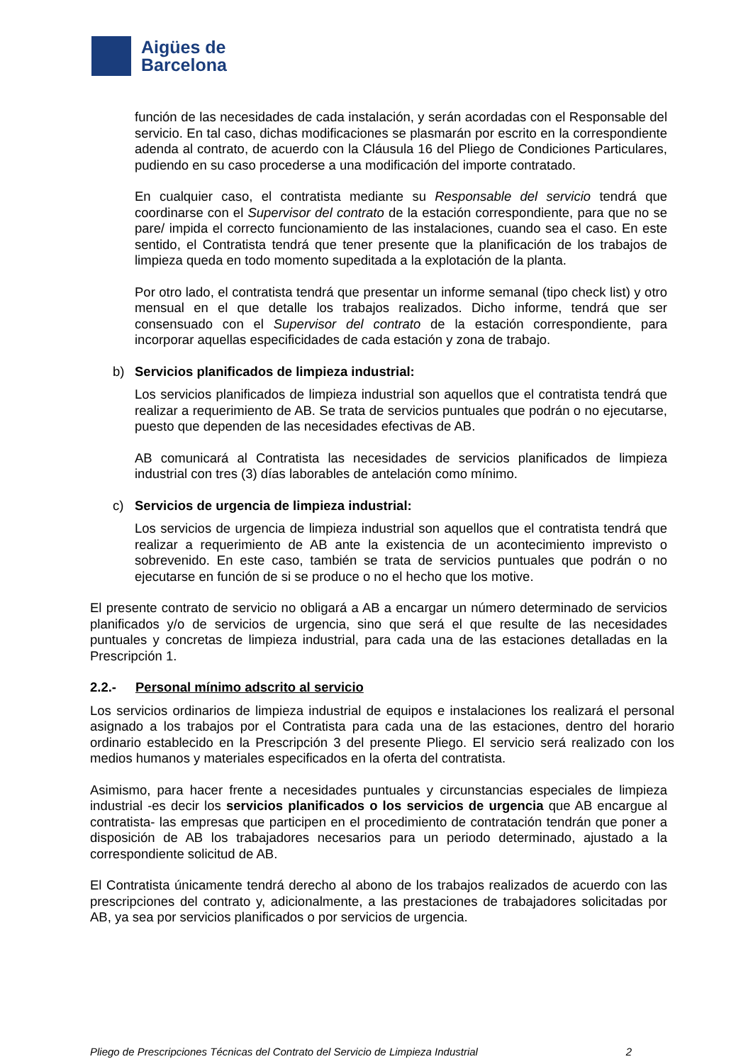Aigües de
Barcelona
función de las necesidades de cada instalación, y serán acordadas con el Responsable del servicio. En tal caso, dichas modificaciones se plasmarán por escrito en la correspondiente adenda al contrato, de acuerdo con la Cláusula 16 del Pliego de Condiciones Particulares, pudiendo en su caso procederse a una modificación del importe contratado.
En cualquier caso, el contratista mediante su Responsable del servicio tendrá que coordinarse con el Supervisor del contrato de la estación correspondiente, para que no se pare/ impida el correcto funcionamiento de las instalaciones, cuando sea el caso. En este sentido, el Contratista tendrá que tener presente que la planificación de los trabajos de limpieza queda en todo momento supeditada a la explotación de la planta.
Por otro lado, el contratista tendrá que presentar un informe semanal (tipo check list) y otro mensual en el que detalle los trabajos realizados. Dicho informe, tendrá que ser consensuado con el Supervisor del contrato de la estación correspondiente, para incorporar aquellas especificidades de cada estación y zona de trabajo.
b) Servicios planificados de limpieza industrial:
Los servicios planificados de limpieza industrial son aquellos que el contratista tendrá que realizar a requerimiento de AB. Se trata de servicios puntuales que podrán o no ejecutarse, puesto que dependen de las necesidades efectivas de AB.
AB comunicará al Contratista las necesidades de servicios planificados de limpieza industrial con tres (3) días laborables de antelación como mínimo.
c) Servicios de urgencia de limpieza industrial:
Los servicios de urgencia de limpieza industrial son aquellos que el contratista tendrá que realizar a requerimiento de AB ante la existencia de un acontecimiento imprevisto o sobrevenido. En este caso, también se trata de servicios puntuales que podrán o no ejecutarse en función de si se produce o no el hecho que los motive.
El presente contrato de servicio no obligará a AB a encargar un número determinado de servicios planificados y/o de servicios de urgencia, sino que será el que resulte de las necesidades puntuales y concretas de limpieza industrial, para cada una de las estaciones detalladas en la Prescripción 1.
2.2.- Personal mínimo adscrito al servicio
Los servicios ordinarios de limpieza industrial de equipos e instalaciones los realizará el personal asignado a los trabajos por el Contratista para cada una de las estaciones, dentro del horario ordinario establecido en la Prescripción 3 del presente Pliego. El servicio será realizado con los medios humanos y materiales especificados en la oferta del contratista.
Asimismo, para hacer frente a necesidades puntuales y circunstancias especiales de limpieza industrial -es decir los servicios planificados o los servicios de urgencia que AB encargue al contratista- las empresas que participen en el procedimiento de contratación tendrán que poner a disposición de AB los trabajadores necesarios para un periodo determinado, ajustado a la correspondiente solicitud de AB.
El Contratista únicamente tendrá derecho al abono de los trabajos realizados de acuerdo con las prescripciones del contrato y, adicionalmente, a las prestaciones de trabajadores solicitadas por AB, ya sea por servicios planificados o por servicios de urgencia.
Pliego de Prescripciones Técnicas del Contrato del Servicio de Limpieza Industrial 2